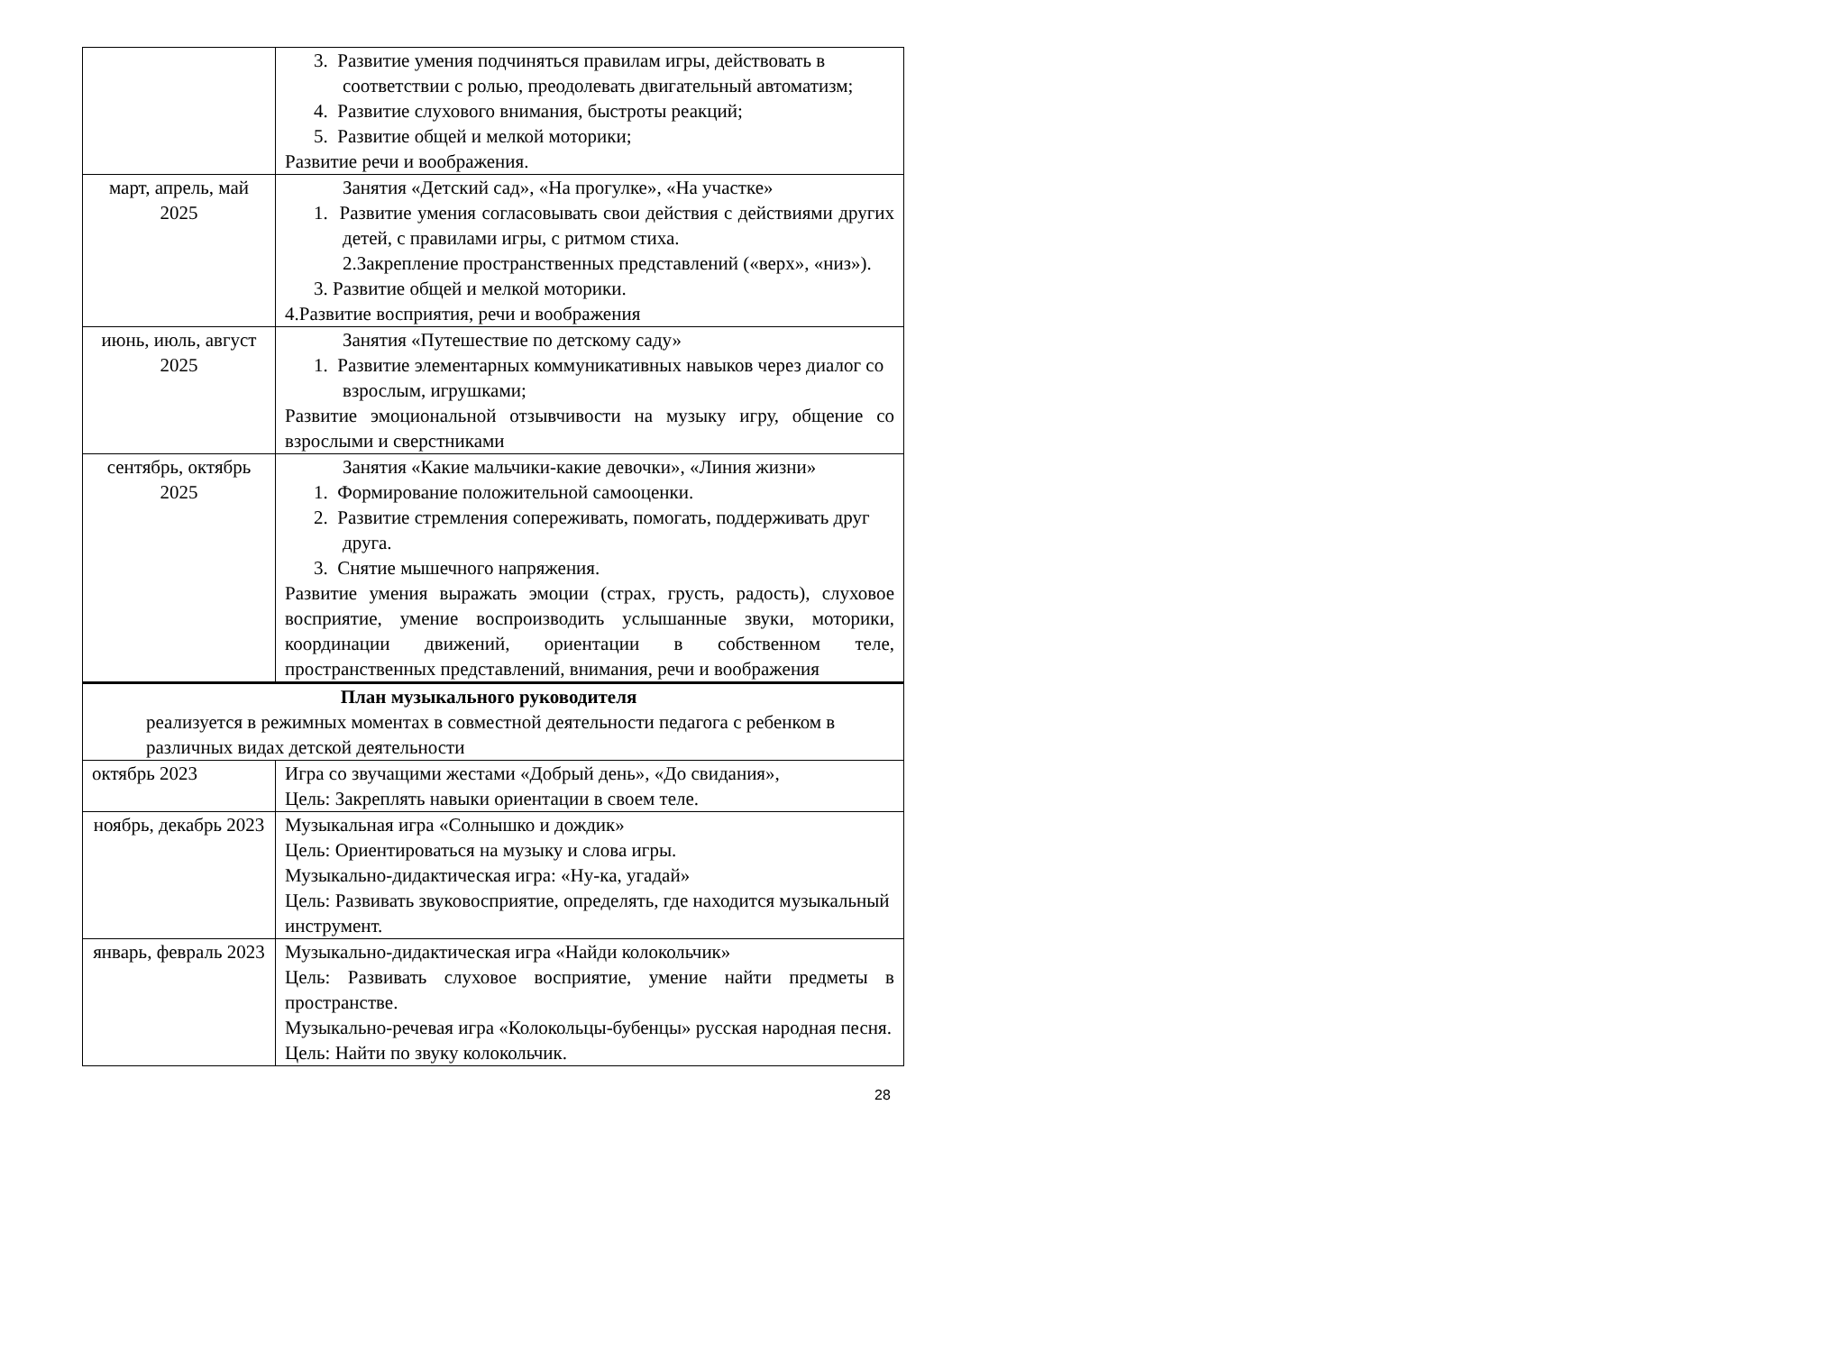| | 3. Развитие умения подчиняться правилам игры, действовать в соответствии с ролью, преодолевать двигательный автоматизм; 4. Развитие слухового внимания, быстроты реакций; 5. Развитие общей и мелкой моторики; Развитие речи и воображения. |
| март, апрель, май 2025 | Занятия «Детский сад», «На прогулке», «На участке» 1. Развитие умения согласовывать свои действия с действиями других детей, с правилами игры, с ритмом стиха. 2.Закрепление пространственных представлений («верх», «низ»). 3. Развитие общей и мелкой моторики. 4.Развитие восприятия, речи и воображения |
| июнь, июль, август 2025 | Занятия «Путешествие по детскому саду» 1. Развитие элементарных коммуникативных навыков через диалог со взрослым, игрушками; Развитие эмоциональной отзывчивости на музыку игру, общение со взрослыми и сверстниками |
| сентябрь, октябрь 2025 | Занятия «Какие мальчики-какие девочки», «Линия жизни» 1. Формирование положительной самооценки. 2. Развитие стремления сопереживать, помогать, поддерживать друг друга. 3. Снятие мышечного напряжения. Развитие умения выражать эмоции (страх, грусть, радость), слуховое восприятие, умение воспроизводить услышанные звуки, моторики, координации движений, ориентации в собственном теле, пространственных представлений, внимания, речи и воображения |
| План музыкального руководителя реализуется в режимных моментах в совместной деятельности педагога с ребенком в различных видах детской деятельности | |
| октябрь 2023 | Игра со звучащими жестами «Добрый день», «До свидания», Цель: Закреплять навыки ориентации в своем теле. |
| ноябрь, декабрь 2023 | Музыкальная игра «Солнышко и дождик» Цель: Ориентироваться на музыку и слова игры. Музыкально-дидактическая игра: «Ну-ка, угадай» Цель: Развивать звуковосприятие, определять, где находится музыкальный инструмент. |
| январь, февраль 2023 | Музыкально-дидактическая игра «Найди колокольчик» Цель: Развивать слуховое восприятие, умение найти предметы в пространстве. Музыкально-речевая игра «Колокольцы-бубенцы» русская народная песня. Цель: Найти по звуку колокольчик. |
28